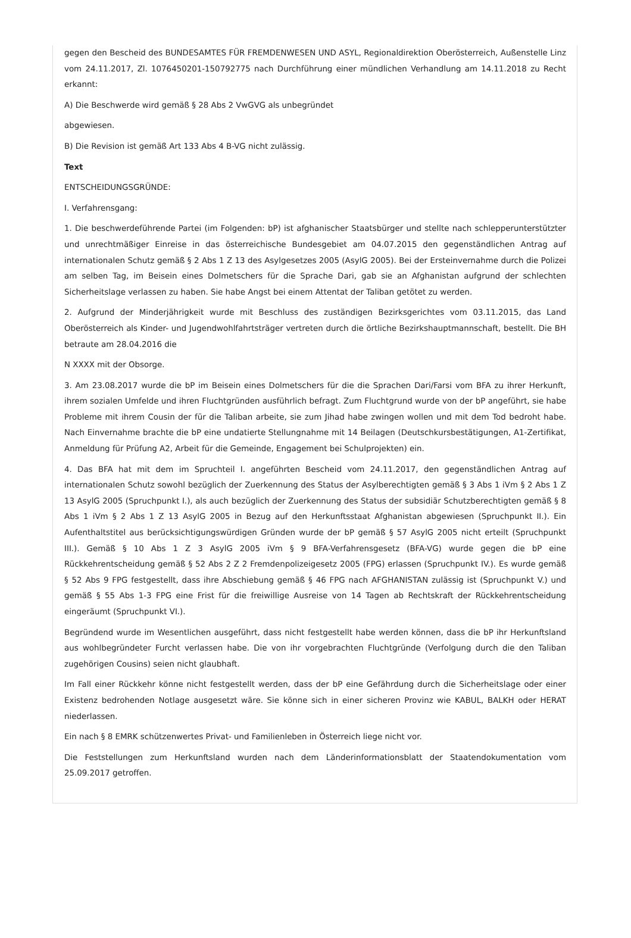gegen den Bescheid des BUNDESAMTES FÜR FREMDENWESEN UND ASYL, Regionaldirektion Oberösterreich, Außenstelle Linz vom 24.11.2017, Zl. 1076450201-150792775 nach Durchführung einer mündlichen Verhandlung am 14.11.2018 zu Recht erkannt:
A) Die Beschwerde wird gemäß § 28 Abs 2 VwGVG als unbegründet
abgewiesen.
B) Die Revision ist gemäß Art 133 Abs 4 B-VG nicht zulässig.
Text
ENTSCHEIDUNGSGRÜNDE:
I. Verfahrensgang:
1. Die beschwerdeführende Partei (im Folgenden: bP) ist afghanischer Staatsbürger und stellte nach schlepperunterstützter und unrechtmäßiger Einreise in das österreichische Bundesgebiet am 04.07.2015 den gegenständlichen Antrag auf internationalen Schutz gemäß § 2 Abs 1 Z 13 des Asylgesetzes 2005 (AsylG 2005). Bei der Ersteinvernahme durch die Polizei am selben Tag, im Beisein eines Dolmetschers für die Sprache Dari, gab sie an Afghanistan aufgrund der schlechten Sicherheitslage verlassen zu haben. Sie habe Angst bei einem Attentat der Taliban getötet zu werden.
2. Aufgrund der Minderjährigkeit wurde mit Beschluss des zuständigen Bezirksgerichtes vom 03.11.2015, das Land Oberösterreich als Kinder- und Jugendwohlfahrtsträger vertreten durch die örtliche Bezirkshauptmannschaft, bestellt. Die BH betraute am 28.04.2016 die
N XXXX mit der Obsorge.
3. Am 23.08.2017 wurde die bP im Beisein eines Dolmetschers für die die Sprachen Dari/Farsi vom BFA zu ihrer Herkunft, ihrem sozialen Umfelde und ihren Fluchtgründen ausführlich befragt. Zum Fluchtgrund wurde von der bP angeführt, sie habe Probleme mit ihrem Cousin der für die Taliban arbeite, sie zum Jihad habe zwingen wollen und mit dem Tod bedroht habe. Nach Einvernahme brachte die bP eine undatierte Stellungnahme mit 14 Beilagen (Deutschkursbestätigungen, A1-Zertifikat, Anmeldung für Prüfung A2, Arbeit für die Gemeinde, Engagement bei Schulprojekten) ein.
4. Das BFA hat mit dem im Spruchteil I. angeführten Bescheid vom 24.11.2017, den gegenständlichen Antrag auf internationalen Schutz sowohl bezüglich der Zuerkennung des Status der Asylberechtigten gemäß § 3 Abs 1 iVm § 2 Abs 1 Z 13 AsylG 2005 (Spruchpunkt I.), als auch bezüglich der Zuerkennung des Status der subsidiär Schutzberechtigten gemäß § 8 Abs 1 iVm § 2 Abs 1 Z 13 AsylG 2005 in Bezug auf den Herkunftsstaat Afghanistan abgewiesen (Spruchpunkt II.). Ein Aufenthaltstitel aus berücksichtigungswürdigen Gründen wurde der bP gemäß § 57 AsylG 2005 nicht erteilt (Spruchpunkt III.). Gemäß § 10 Abs 1 Z 3 AsylG 2005 iVm § 9 BFA-Verfahrensgesetz (BFA-VG) wurde gegen die bP eine Rückkehrentscheidung gemäß § 52 Abs 2 Z 2 Fremdenpolizeigesetz 2005 (FPG) erlassen (Spruchpunkt IV.). Es wurde gemäß § 52 Abs 9 FPG festgestellt, dass ihre Abschiebung gemäß § 46 FPG nach AFGHANISTAN zulässig ist (Spruchpunkt V.) und gemäß § 55 Abs 1-3 FPG eine Frist für die freiwillige Ausreise von 14 Tagen ab Rechtskraft der Rückkehrentscheidung eingeräumt (Spruchpunkt VI.).
Begründend wurde im Wesentlichen ausgeführt, dass nicht festgestellt habe werden können, dass die bP ihr Herkunftsland aus wohlbegründeter Furcht verlassen habe. Die von ihr vorgebrachten Fluchtgründe (Verfolgung durch die den Taliban zugehörigen Cousins) seien nicht glaubhaft.
Im Fall einer Rückkehr könne nicht festgestellt werden, dass der bP eine Gefährdung durch die Sicherheitslage oder einer Existenz bedrohenden Notlage ausgesetzt wäre. Sie könne sich in einer sicheren Provinz wie KABUL, BALKH oder HERAT niederlassen.
Ein nach § 8 EMRK schützenwertes Privat- und Familienleben in Österreich liege nicht vor.
Die Feststellungen zum Herkunftsland wurden nach dem Länderinformationsblatt der Staatendokumentation vom 25.09.2017 getroffen.